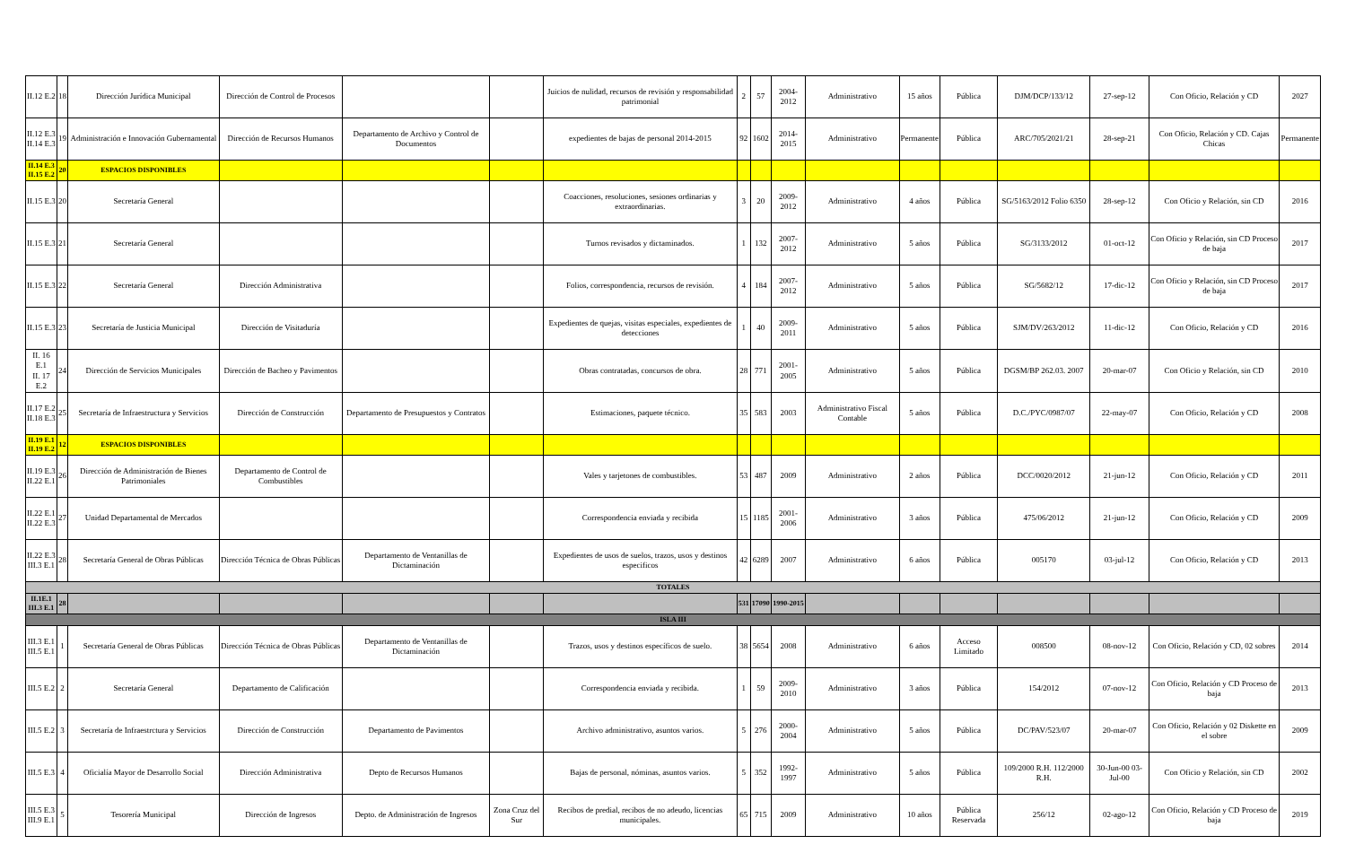| II.12 E.2 | 18 | Dirección Jurídica Municipal | Dirección de Control de Procesos | | | Juicios de nulidad, recursos de revisión y responsabilidad patrimonial | 2 | 57 | 2004-2012 | Administrativo | 15 años | Pública | DJM/DCP/133/12 | 27-sep-12 | Con Oficio, Relación y CD | 2027 |
| II.12 E.3 II.14 E.3 | 19 | Administración e Innovación Gubernamental | Dirección de Recursos Humanos | Departamento de Archivo y Control de Documentos | | expedientes de bajas de personal 2014-2015 | 92 | 1602 | 2014-2015 | Administrativo | Permanente | Pública | ARC/705/2021/21 | 28-sep-21 | Con Oficio, Relación y CD. Cajas Chicas | Permanente |
| II.14 E.3 II.15 E.2 | 20 | ESPACIOS DISPONIBLES | | | | | | | | | | | | | | |
| II.15 E.3 | 20 | Secretaría General | | | | Coacciones, resoluciones, sesiones ordinarias y extraordinarias. | 3 | 20 | 2009-2012 | Administrativo | 4 años | Pública | SG/5163/2012 Folio 6350 | 28-sep-12 | Con Oficio y Relación, sin CD | 2016 |
| II.15 E.3 | 21 | Secretaría General | | | | Turnos revisados y dictaminados. | 1 | 132 | 2007-2012 | Administrativo | 5 años | Pública | SG/3133/2012 | 01-oct-12 | Con Oficio y Relación, sin CD Proceso de baja | 2017 |
| II.15 E.3 | 22 | Secretaría General | Dirección Administrativa | | | Folios, correspondencia, recursos de revisión. | 4 | 184 | 2007-2012 | Administrativo | 5 años | Pública | SG/5682/12 | 17-dic-12 | Con Oficio y Relación, sin CD Proceso de baja | 2017 |
| II.15 E.3 | 23 | Secretaría de Justicia Municipal | Dirección de Visitaduría | | | Expedientes de quejas, visitas especiales, expedientes de detecciones | 1 | 40 | 2009-2011 | Administrativo | 5 años | Pública | SJM/DV/263/2012 | 11-dic-12 | Con Oficio, Relación y CD | 2016 |
| II. 16 E.1 II. 17 E.2 | 24 | Dirección de Servicios Municipales | Dirección de Bacheo y Pavimentos | | | Obras contratadas, concursos de obra. | 28 | 771 | 2001-2005 | Administrativo | 5 años | Pública | DGSM/BP 262.03. 2007 | 20-mar-07 | Con Oficio y Relación, sin CD | 2010 |
| II.17 E.2 II.18 E.3 | 25 | Secretaría de Infraestructura y Servicios | Dirección de Construcción | Departamento de Presupuestos y Contratos | | Estimaciones, paquete técnico. | 35 | 583 | 2003 | Administrativo Fiscal Contable | 5 años | Pública | D.C./PYC/0987/07 | 22-may-07 | Con Oficio, Relación y CD | 2008 |
| II.19 E.1 II.19 E.2 | 12 | ESPACIOS DISPONIBLES | | | | | | | | | | | | | | |
| II.19 E.3 II.22 E.1 | 26 | Dirección de Administración de Bienes Patrimoniales | Departamento de Control de Combustibles | | | Vales y tarjetones de combustibles. | 53 | 487 | 2009 | Administrativo | 2 años | Pública | DCC/0020/2012 | 21-jun-12 | Con Oficio, Relación y CD | 2011 |
| II.22 E.1 II.22 E.3 | 27 | Unidad Departamental de Mercados | | | | Correspondencia enviada y recibida | 15 | 1185 | 2001-2006 | Administrativo | 3 años | Pública | 475/06/2012 | 21-jun-12 | Con Oficio, Relación y CD | 2009 |
| II.22 E.3 III.3 E.1 | 28 | Secretaría General de Obras Públicas | Dirección Técnica de Obras Públicas | Departamento de Ventanillas de Dictaminación | | Expedientes de usos de suelos, trazos, usos y destinos especificos | 42 | 6289 | 2007 | Administrativo | 6 años | Pública | 005170 | 03-jul-12 | Con Oficio, Relación y CD | 2013 |
| TOTALES | | | | | | | | | | | | | | | | |
| II.1E.1 III.3 E.1 | 28 | | | | | | 531 | 17090 | 1990-2015 | | | | | | | |
| ISLA III | | | | | | | | | | | | | | | | |
| III.3 E.1 III.5 E.1 | 1 | Secretaría General de Obras Públicas | Dirección Técnica de Obras Públicas | Departamento de Ventanillas de Dictaminación | | Trazos, usos y destinos específicos de suelo. | 38 | 5654 | 2008 | Administrativo | 6 años | Acceso Limitado | 008500 | 08-nov-12 | Con Oficio, Relación y CD, 02 sobres | 2014 |
| III.5 E.2 | 2 | Secretaría General | Departamento de Calificación | | | Correspondencia enviada y recibida. | 1 | 59 | 2009-2010 | Administrativo | 3 años | Pública | 154/2012 | 07-nov-12 | Con Oficio, Relación y CD Proceso de baja | 2013 |
| III.5 E.2 | 3 | Secretaría de Infraestrctura y Servicios | Dirección de Construcción | Departamento de Pavimentos | | Archivo administrativo, asuntos varios. | 5 | 276 | 2000-2004 | Administrativo | 5 años | Pública | DC/PAV/523/07 | 20-mar-07 | Con Oficio, Relación y 02 Diskette en el sobre | 2009 |
| III.5 E.3 | 4 | Oficialía Mayor de Desarrollo Social | Dirección Administrativa | Depto de Recursos Humanos | | Bajas de personal, nóminas, asuntos varios. | 5 | 352 | 1992-1997 | Administrativo | 5 años | Pública | 109/2000 R.H. 112/2000 R.H. | 30-Jun-00 03-Jul-00 | Con Oficio y Relación, sin CD | 2002 |
| III.5 E.3 III.9 E.1 | 5 | Tesorería Municipal | Dirección de Ingresos | Depto. de Administración de Ingresos | Zona Cruz del Sur | Recibos de predial, recibos de no adeudo, licencias municipales. | 65 | 715 | 2009 | Administrativo | 10 años | Pública Reservada | 256/12 | 02-ago-12 | Con Oficio, Relación y CD Proceso de baja | 2019 |